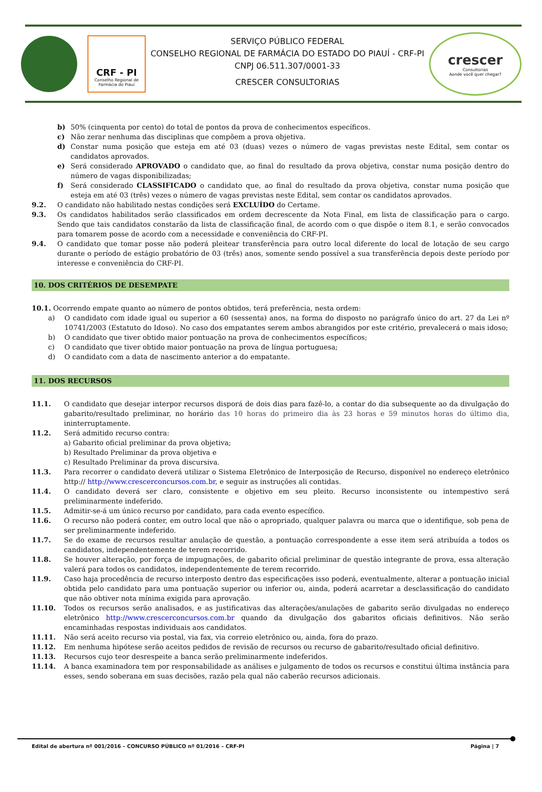CRF - PI
Conselho Regional de Farmácia do Piauí
SERVIÇO PÚBLICO FEDERAL
CONSELHO REGIONAL DE FARMÁCIA DO ESTADO DO PIAUÍ - CRF-PI
CNPJ 06.511.307/0001-33
CRESCER CONSULTORIAS
crescer
Consultorias
Aonde você quer chegar?
b) 50% (cinquenta por cento) do total de pontos da prova de conhecimentos específicos.
c) Não zerar nenhuma das disciplinas que compõem a prova objetiva.
d) Constar numa posição que esteja em até 03 (duas) vezes o número de vagas previstas neste Edital, sem contar os candidatos aprovados.
e) Será considerado APROVADO o candidato que, ao final do resultado da prova objetiva, constar numa posição dentro do número de vagas disponibilizadas;
f) Será considerado CLASSIFICADO o candidato que, ao final do resultado da prova objetiva, constar numa posição que esteja em até 03 (três) vezes o número de vagas previstas neste Edital, sem contar os candidatos aprovados.
9.2. O candidato não habilitado nestas condições será EXCLUÍDO do Certame.
9.3. Os candidatos habilitados serão classificados em ordem decrescente da Nota Final, em lista de classificação para o cargo. Sendo que tais candidatos constarão da lista de classificação final, de acordo com o que dispõe o item 8.1, e serão convocados para tomarem posse de acordo com a necessidade e conveniência do CRF-PI.
9.4. O candidato que tomar posse não poderá pleitear transferência para outro local diferente do local de lotação de seu cargo durante o período de estágio probatório de 03 (três) anos, somente sendo possível a sua transferência depois deste período por interesse e conveniência do CRF-PI.
10. DOS CRITÉRIOS DE DESEMPATE
10.1. Ocorrendo empate quanto ao número de pontos obtidos, terá preferência, nesta ordem:
a) O candidato com idade igual ou superior a 60 (sessenta) anos, na forma do disposto no parágrafo único do art. 27 da Lei nº 10741/2003 (Estatuto do Idoso). No caso dos empatantes serem ambos abrangidos por este critério, prevalecerá o mais idoso;
b) O candidato que tiver obtido maior pontuação na prova de conhecimentos específicos;
c) O candidato que tiver obtido maior pontuação na prova de língua portuguesa;
d) O candidato com a data de nascimento anterior a do empatante.
11. DOS RECURSOS
11.1. O candidato que desejar interpor recursos disporá de dois dias para fazê-lo, a contar do dia subsequente ao da divulgação do gabarito/resultado preliminar, no horário das 10 horas do primeiro dia às 23 horas e 59 minutos horas do último dia, ininterruptamente.
11.2. Será admitido recurso contra:
a) Gabarito oficial preliminar da prova objetiva;
b) Resultado Preliminar da prova objetiva e
c) Resultado Preliminar da prova discursiva.
11.3. Para recorrer o candidato deverá utilizar o Sistema Eletrônico de Interposição de Recurso, disponível no endereço eletrônico http:// http://www.crescerconcursos.com.br, e seguir as instruções ali contidas.
11.4. O candidato deverá ser claro, consistente e objetivo em seu pleito. Recurso inconsistente ou intempestivo será preliminarmente indeferido.
11.5. Admitir-se-á um único recurso por candidato, para cada evento específico.
11.6. O recurso não poderá conter, em outro local que não o apropriado, qualquer palavra ou marca que o identifique, sob pena de ser preliminarmente indeferido.
11.7. Se do exame de recursos resultar anulação de questão, a pontuação correspondente a esse item será atribuída a todos os candidatos, independentemente de terem recorrido.
11.8. Se houver alteração, por força de impugnações, de gabarito oficial preliminar de questão integrante de prova, essa alteração valerá para todos os candidatos, independentemente de terem recorrido.
11.9. Caso haja procedência de recurso interposto dentro das especificações isso poderá, eventualmente, alterar a pontuação inicial obtida pelo candidato para uma pontuação superior ou inferior ou, ainda, poderá acarretar a desclassificação do candidato que não obtiver nota mínima exigida para aprovação.
11.10. Todos os recursos serão analisados, e as justificativas das alterações/anulações de gabarito serão divulgadas no endereço eletrônico http://www.crescerconcursos.com.br quando da divulgação dos gabaritos oficiais definitivos. Não serão encaminhadas respostas individuais aos candidatos.
11.11. Não será aceito recurso via postal, via fax, via correio eletrônico ou, ainda, fora do prazo.
11.12. Em nenhuma hipótese serão aceitos pedidos de revisão de recursos ou recurso de gabarito/resultado oficial definitivo.
11.13. Recursos cujo teor desrespeite a banca serão preliminarmente indeferidos.
11.14. A banca examinadora tem por responsabilidade as análises e julgamento de todos os recursos e constitui última instância para esses, sendo soberana em suas decisões, razão pela qual não caberão recursos adicionais.
Edital de abertura nº 001/2016 – CONCURSO PÚBLICO nº 01/2016 – CRF-PI Página | 7